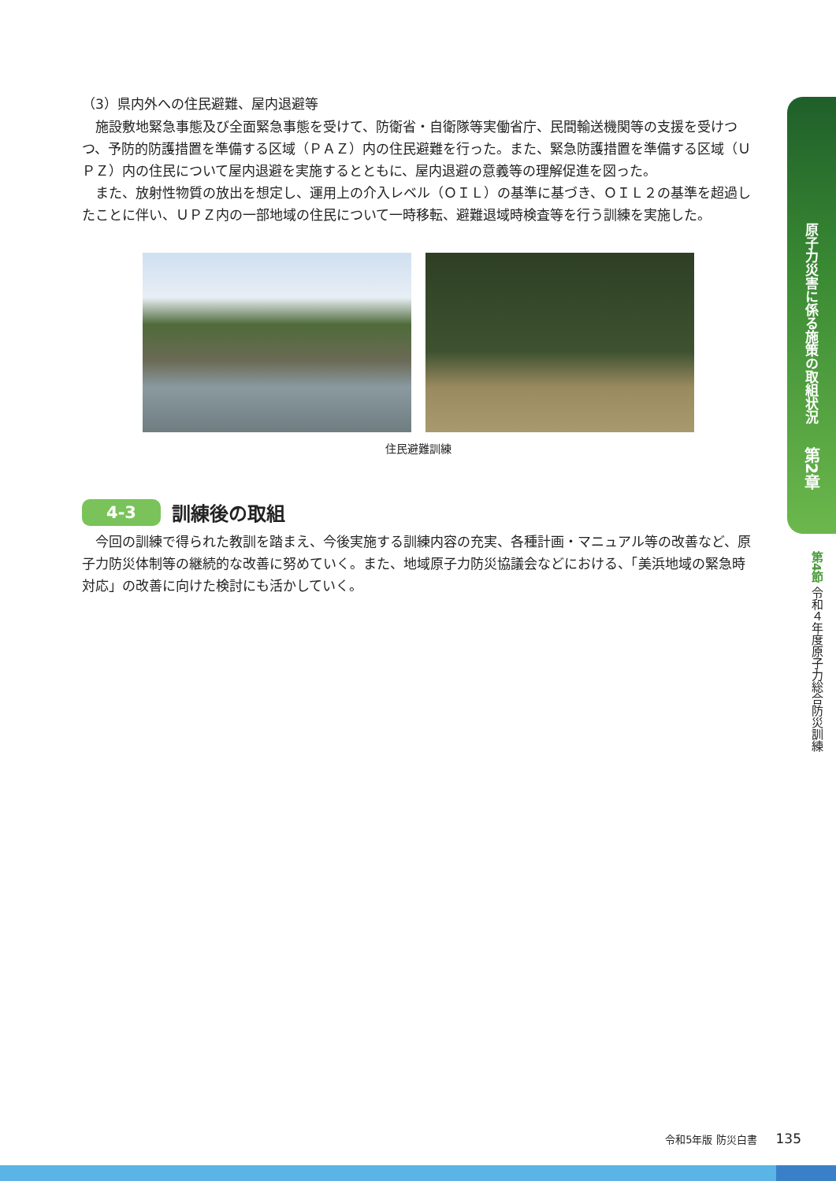（3）県内外への住民避難、屋内退避等
施設敷地緊急事態及び全面緊急事態を受けて、防衛省・自衛隊等実働省庁、民間輸送機関等の支援を受けつつ、予防的防護措置を準備する区域（ＰＡＺ）内の住民避難を行った。また、緊急防護措置を準備する区域（ＵＰＺ）内の住民について屋内退避を実施するとともに、屋内退避の意義等の理解促進を図った。
また、放射性物質の放出を想定し、運用上の介入レベル（ＯＩＬ）の基準に基づき、ＯＩＬ２の基準を超過したことに伴い、ＵＰＺ内の一部地域の住民について一時移転、避難退域時検査等を行う訓練を実施した。
住民避難訓練
4-3
訓練後の取組
今回の訓練で得られた教訓を踏まえ、今後実施する訓練内容の充実、各種計画・マニュアル等の改善など、原子力防災体制等の継続的な改善に努めていく。また、地域原子力防災協議会などにおける、「美浜地域の緊急時対応」の改善に向けた検討にも活かしていく。
原子力災害に係る施策の取組状況
第2章
第4節 令和４年度原子力総合防災訓練
令和5年版 防災白書 135